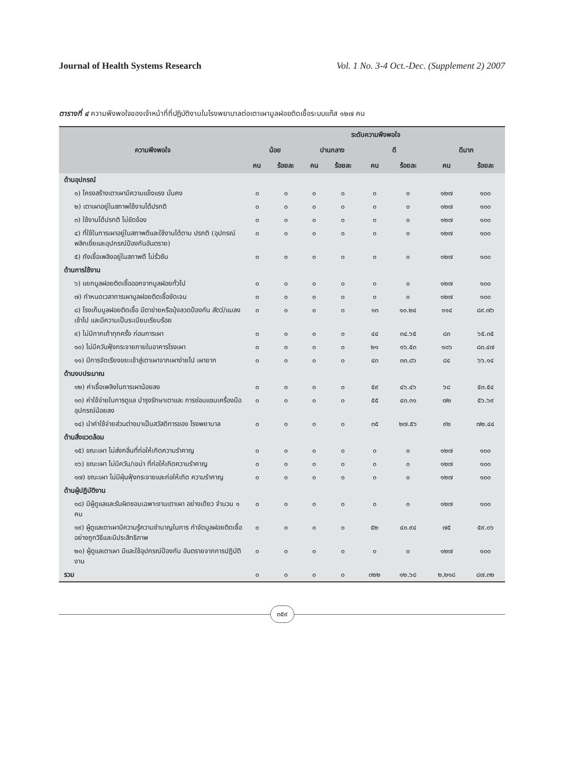Journal of Health Systems Research Vol. 1 No. 3-4 Oct.-Dec. (Supplement 2) 2007
ตารางที่ ๔ ความพึงพอใจของเจ้าหน้าที่ที่ปฏิบัติงานในโรงพยาบาลต่อเตาเผามูลฝอยติดเชื้อระบบแก๊ส ๑๒๗ คน
| ความพึงพอใจ | ระดับความพึงพอใจ | | | | | | | |
| --- | --- | --- | --- | --- | --- | --- | --- | --- |
| | น้อย | | ปานกลาง | | ดี | | ดีมาก | |
| | คน | ร้อยละ | คน | ร้อยละ | คน | ร้อยละ | คน | ร้อยละ |
| ด้านอุปกรณ์ | | | | | | | | |
| ๑) โครงสร้างเตาเผามีความแข็งแรง มั่นคง | ๐ | ๐ | ๐ | ๐ | ๐ | ๐ | ๑๒๗ | ๑๐๐ |
| ๒) เตาเผาอยู่ในสภาพใช้งานได้ปรกติ | ๐ | ๐ | ๐ | ๐ | ๐ | ๐ | ๑๒๗ | ๑๐๐ |
| ๓) ใช้งานได้ปรกติ ไม่ขัดข้อง | ๐ | ๐ | ๐ | ๐ | ๐ | ๐ | ๑๒๗ | ๑๐๐ |
| ๔) ที่ใช้ในการเผาอยู่ในสภาพดีและใช้งานได้ตาม ปรกติ (อุปกรณ์พลิกเขี่ยและอุปกรณ์ป้องกันอันตราย) | ๐ | ๐ | ๐ | ๐ | ๐ | ๐ | ๑๒๗ | ๑๐๐ |
| ๕) ถังเชื้อเพลิงอยู่ในสภาพดี ไม่รั่วซึม | ๐ | ๐ | ๐ | ๐ | ๐ | ๐ | ๑๒๗ | ๑๐๐ |
| ด้านการใช้งาน | | | | | | | | |
| ๖) แยกมูลฝอยติดเชื้อออกจากมูลฝอยทั่วไป | ๐ | ๐ | ๐ | ๐ | ๐ | ๐ | ๑๒๗ | ๑๐๐ |
| ๗) กำหนดเวลาการเผามูลฝอยติดเชื้อชัดเจน | ๐ | ๐ | ๐ | ๐ | ๐ | ๐ | ๑๒๗ | ๑๐๐ |
| ๘) โรงเก็บมูลฝอยติดเชื้อ มีตาข่ายหรือมุ้งลวดป้องกัน สัตว์/แมลงเข้าไป และมีความเป็นระเบียบเรียบร้อย | ๐ | ๐ | ๐ | ๐ | ๑๓ | ๑๐.๒๔ | ๑๑๔ | ๘๙.๗๖ |
| ๙) ไม่มีกากเถ้าทุกครั้ง ก่อนการเผา | ๐ | ๐ | ๐ | ๐ | ๔๔ | ๓๔.๖๕ | ๘๓ | ๖๕.๓๕ |
| ๑๐) ไม่มีควันฟุ้งกระจายภายในอาคารโรงเผา | ๐ | ๐ | ๐ | ๐ | ๒๑ | ๑๖.๕๓ | ๑๐๖ | ๘๓.๔๗ |
| ๑๑) มีการจัดเรียงขยะเข้าสู่เตาเผาจากเผาง่ายไป เผายาก | ๐ | ๐ | ๐ | ๐ | ๔๓ | ๓๓.๘๖ | ๘๔ | ๖๖.๑๔ |
| ด้านงบประมาณ | | | | | | | | |
| ๑๒) ค่าเชื้อเพลิงในการเผาน้อยลง | ๐ | ๐ | ๐ | ๐ | ๕๙ | ๔๖.๔๖ | ๖๘ | ๕๓.๕๔ |
| ๑๓) ค่าใช้จ่ายในการดูแล บำรุงรักษาเตาและ การซ่อมแซมเครื่องมืออุปกรณ์น้อยลง | ๐ | ๐ | ๐ | ๐ | ๕๕ | ๔๓.๓๑ | ๗๒ | ๕๖.๖๙ |
| ๑๔) นำค่าใช้จ่ายส่วนต่างมาเป็นสวัสดิการของ โรงพยาบาล | ๐ | ๐ | ๐ | ๐ | ๓๕ | ๒๗.๕๖ | ๙๒ | ๗๒.๔๔ |
| ด้านสิ่งแวดล้อม | | | | | | | | |
| ๑๕) ขณะเผา ไม่ส่งกลิ่นที่ก่อให้เกิดความรำคาญ | ๐ | ๐ | ๐ | ๐ | ๐ | ๐ | ๑๒๗ | ๑๐๐ |
| ๑๖) ขณะเผา ไม่มีควัน/เขม่า ที่ก่อให้เกิดความรำคาญ | ๐ | ๐ | ๐ | ๐ | ๐ | ๐ | ๑๒๗ | ๑๐๐ |
| ๑๗) ขณะเผา ไม่มีฝุ่นฟุ้งกระจายและก่อให้เกิด ความรำคาญ | ๐ | ๐ | ๐ | ๐ | ๐ | ๐ | ๑๒๗ | ๑๐๐ |
| ด้านผู้ปฏิบัติงาน | | | | | | | | |
| ๑๘) มีผู้ดูแลและรับผิดชอบเฉพาะงานเตาเผา อย่างเดียว จำนวน ๑ คน | ๐ | ๐ | ๐ | ๐ | ๐ | ๐ | ๑๒๗ | ๑๐๐ |
| ๑๙) ผู้ดูแลเตาเผามีความรู้ความชำนาญในการ กำจัดมูลฝอยติดเชื้ออย่างถูกวิธีและมีประสิทธิภาพ | ๐ | ๐ | ๐ | ๐ | ๕๒ | ๔๐.๙๔ | ๗๕ | ๕๙.๐๖ |
| ๒๐) ผู้ดูแลเตาเผา มีและใช้อุปกรณ์ป้องกัน อันตรายจากการปฏิบัติงาน | ๐ | ๐ | ๐ | ๐ | ๐ | ๐ | ๑๒๗ | ๑๐๐ |
| รวม | ๐ | ๐ | ๐ | ๐ | ๓๒๒ | ๑๒.๖๘ | ๒,๒๑๘ | ๘๗.๓๒ |
๓๕๙